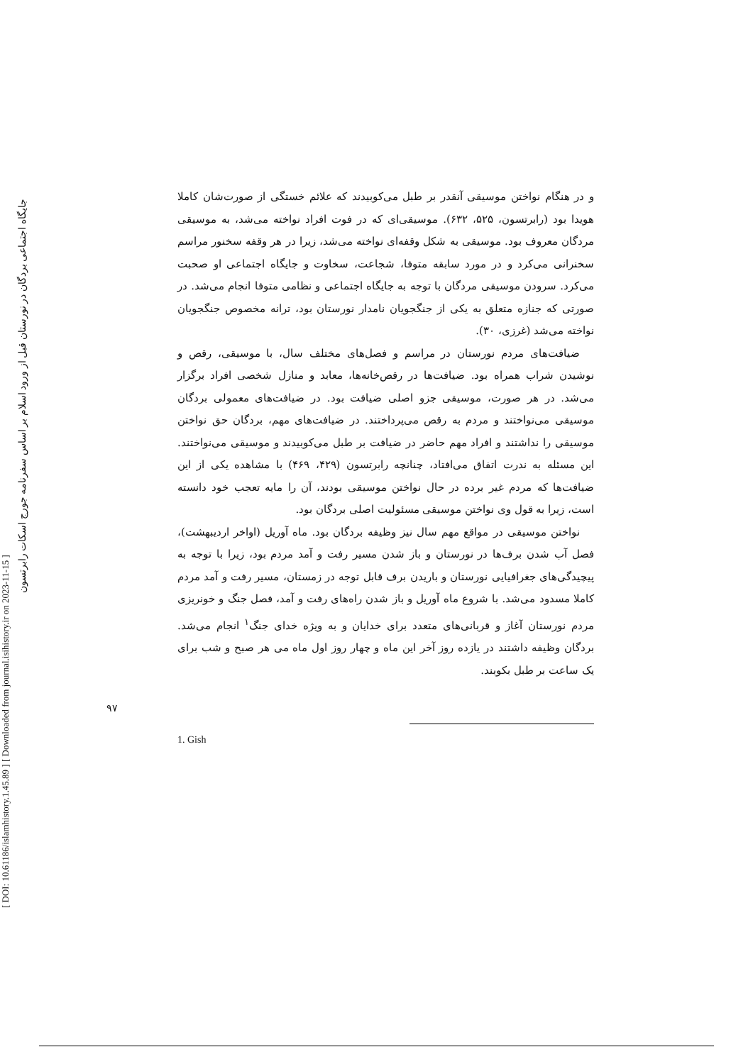[ DOI: 10.61186/islamhistory.1.45.89 ] [ Downloaded from journal.isihistory.ir on 2023-11-15 ]
جایگاه اجتماعی بردگان در نورستان قبل از ورود اسلام بر اساس سفرنامه جورج اسکات رابرتسون
۹۷
و در هنگام نواختن موسیقی آنقدر بر طبل می‌کوبیدند که علائم خستگی از صورت‌شان کاملا هویدا بود (رابرتسون، ۵۲۵، ۶۳۲). موسیقی‌ای که در فوت افراد نواخته می‌شد، به موسیقی مردگان معروف بود. موسیقی به شکل وقفه‌ای نواخته می‌شد، زیرا در هر وقفه سخنور مراسم سخنرانی می‌کرد و در مورد سابقه متوفا، شجاعت، سخاوت و جایگاه اجتماعی او صحبت می‌کرد. سرودن موسیقی مردگان با توجه به جایگاه اجتماعی و نظامی متوفا انجام می‌شد. در صورتی که جنازه متعلق به یکی از جنگجویان نامدار نورستان بود، ترانه مخصوص جنگجویان نواخته می‌شد (غرزی، ۳۰).
ضیافت‌های مردم نورستان در مراسم و فصل‌های مختلف سال، با موسیقی، رقص و نوشیدن شراب همراه بود. ضیافت‌ها در رقص‌خانه‌ها، معابد و منازل شخصی افراد برگزار می‌شد. در هر صورت، موسیقی جزو اصلی ضیافت بود. در ضیافت‌های معمولی بردگان موسیقی می‌نواختند و مردم به رقص می‌پرداختند. در ضیافت‌های مهم، بردگان حق نواختن موسیقی را نداشتند و افراد مهم حاضر در ضیافت بر طبل می‌کوبیدند و موسیقی می‌نواختند. این مسئله به ندرت اتفاق می‌افتاد، چنانچه رابرتسون (۴۲۹، ۴۶۹) با مشاهده یکی از این ضیافت‌ها که مردم غیر برده در حال نواختن موسیقی بودند، آن را مایه تعجب خود دانسته است، زیرا به قول وی نواختن موسیقی مسئولیت اصلی بردگان بود.
نواختن موسیقی در مواقع مهم سال نیز وظیفه بردگان بود. ماه آوریل (اواخر اردیبهشت)، فصل آب شدن برف‌ها در نورستان و باز شدن مسیر رفت و آمد مردم بود، زیرا با توجه به پیچیدگی‌های جغرافیایی نورستان و باریدن برف قابل توجه در زمستان، مسیر رفت و آمد مردم کاملا مسدود می‌شد. با شروع ماه آوریل و باز شدن راه‌های رفت و آمد، فصل جنگ و خونریزی مردم نورستان آغاز و قربانی‌های متعدد برای خدایان و به ویژه خدای جنگ<sup>۱</sup> انجام می‌شد. بردگان وظیفه داشتند در یازده روز آخر این ماه و چهار روز اول ماه می هر صبح و شب برای یک ساعت بر طبل بکوبند.
1. Gish